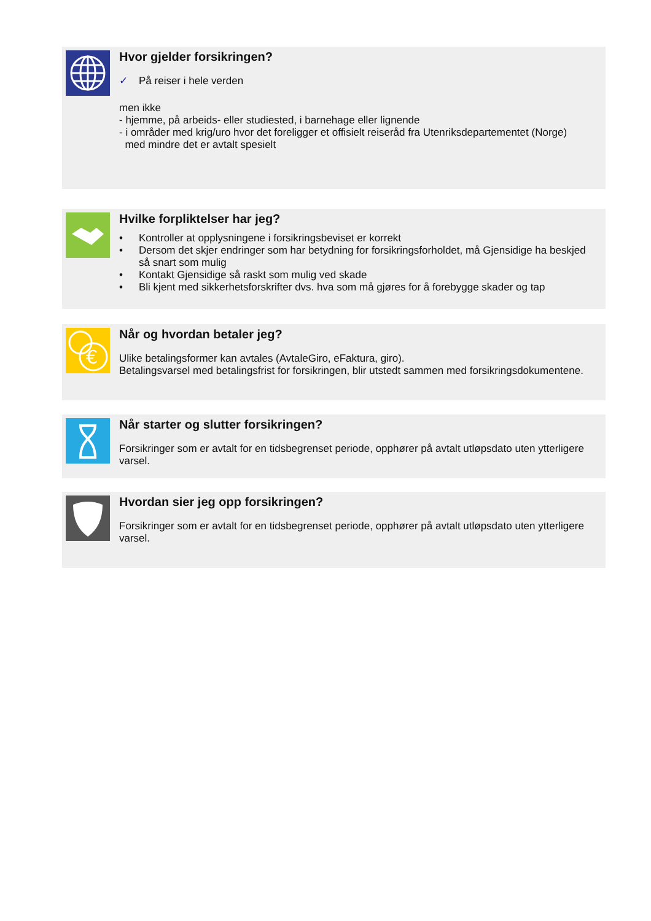Hvor gjelder forsikringen?
✓ På reiser i hele verden
men ikke
- hjemme, på arbeids- eller studiested, i barnehage eller lignende
- i områder med krig/uro hvor det foreligger et offisielt reiseråd fra Utenriksdepartementet (Norge)
med mindre det er avtalt spesielt
Hvilke forpliktelser har jeg?
• Kontroller at opplysningene i forsikringsbeviset er korrekt
• Dersom det skjer endringer som har betydning for forsikringsforholdet, må Gjensidige ha beskjed så snart som mulig
• Kontakt Gjensidige så raskt som mulig ved skade
• Bli kjent med sikkerhetsforskrifter dvs. hva som må gjøres for å forebygge skader og tap
€
Når og hvordan betaler jeg?
Ulike betalingsformer kan avtales (AvtaleGiro, eFaktura, giro).
Betalingsvarsel med betalingsfrist for forsikringen, blir utstedt sammen med forsikringsdokumentene.
Når starter og slutter forsikringen?
Forsikringer som er avtalt for en tidsbegrenset periode, opphører på avtalt utløpsdato uten ytterligere varsel.
Hvordan sier jeg opp forsikringen?
Forsikringer som er avtalt for en tidsbegrenset periode, opphører på avtalt utløpsdato uten ytterligere varsel.